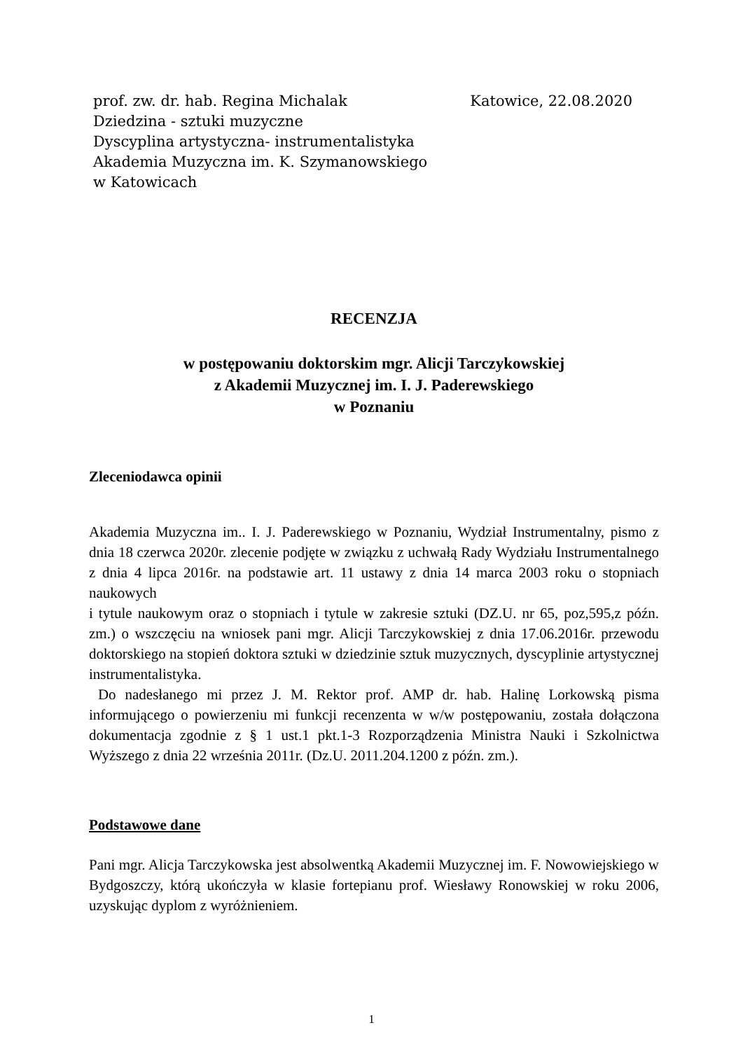prof. zw. dr. hab. Regina Michalak Katowice, 22.08.2020
Dziedzina - sztuki muzyczne
Dyscyplina artystyczna- instrumentalistyka
Akademia Muzyczna im. K. Szymanowskiego
w Katowicach
RECENZJA
w postępowaniu doktorskim mgr. Alicji Tarczykowskiej
z Akademii Muzycznej im. I. J. Paderewskiego
w Poznaniu
Zleceniodawca opinii
Akademia Muzyczna im.. I. J. Paderewskiego w Poznaniu, Wydział Instrumentalny, pismo z dnia 18 czerwca 2020r. zlecenie podjęte w związku z uchwałą Rady Wydziału Instrumentalnego z dnia 4 lipca 2016r. na podstawie art. 11 ustawy z dnia 14 marca 2003 roku o stopniach naukowych
i tytule naukowym oraz o stopniach i tytule w zakresie sztuki (DZ.U. nr 65, poz,595,z późn. zm.) o wszczęciu na wniosek pani mgr. Alicji Tarczykowskiej z dnia 17.06.2016r. przewodu doktorskiego na stopień doktora sztuki w dziedzinie sztuk muzycznych, dyscyplinie artystycznej instrumentalistyka.
Do nadesłanego mi przez J. M. Rektor prof. AMP dr. hab. Halinę Lorkowską pisma informującego o powierzeniu mi funkcji recenzenta w w/w postępowaniu, została dołączona dokumentacja zgodnie z § 1 ust.1 pkt.1-3 Rozporządzenia Ministra Nauki i Szkolnictwa Wyższego z dnia 22 września 2011r. (Dz.U. 2011.204.1200 z późn. zm.).
Podstawowe dane
Pani mgr. Alicja Tarczykowska jest absolwentką Akademii Muzycznej im. F. Nowowiejskiego w Bydgoszczy, którą ukończyła w klasie fortepianu prof. Wiesławy Ronowskiej w roku 2006, uzyskując dyplom z wyróżnieniem.
1